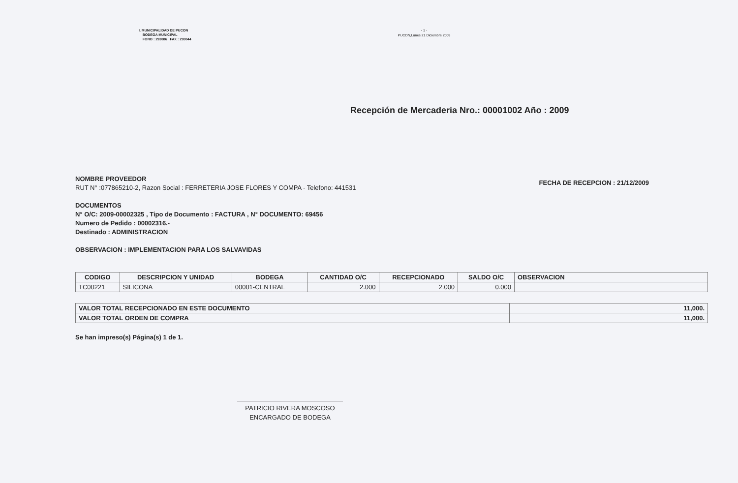I. MUNICIPALIDAD DE PUCON
BODEGA MUNICIPAL
FONO : 293086 FAX : 293044
- 1 -
PUCON,Lunes 21 Diciembre 2009
Recepción de Mercaderia Nro.: 00001002 Año : 2009
NOMBRE PROVEEDOR
RUT N° :077865210-2, Razon Social : FERRETERIA JOSE FLORES Y COMPA - Telefono: 441531
FECHA DE RECEPCION : 21/12/2009
DOCUMENTOS
N° O/C: 2009-00002325 , Tipo de Documento : FACTURA , N° DOCUMENTO: 69456
Numero de Pedido : 00002316.-
Destinado : ADMINISTRACION
OBSERVACION : IMPLEMENTACION PARA LOS SALVAVIDAS
| CODIGO | DESCRIPCION Y UNIDAD | BODEGA | CANTIDAD O/C | RECEPCIONADO | SALDO O/C | OBSERVACION |
| --- | --- | --- | --- | --- | --- | --- |
| TC00221 | SILICONA | 00001-CENTRAL | 2.000 | 2.000 | 0.000 | |
| VALOR TOTAL RECEPCIONADO EN ESTE DOCUMENTO | 11,000. |
| VALOR TOTAL ORDEN DE COMPRA | 11,000. |
Se han impreso(s) Página(s) 1 de 1.
PATRICIO RIVERA MOSCOSO
ENCARGADO DE BODEGA